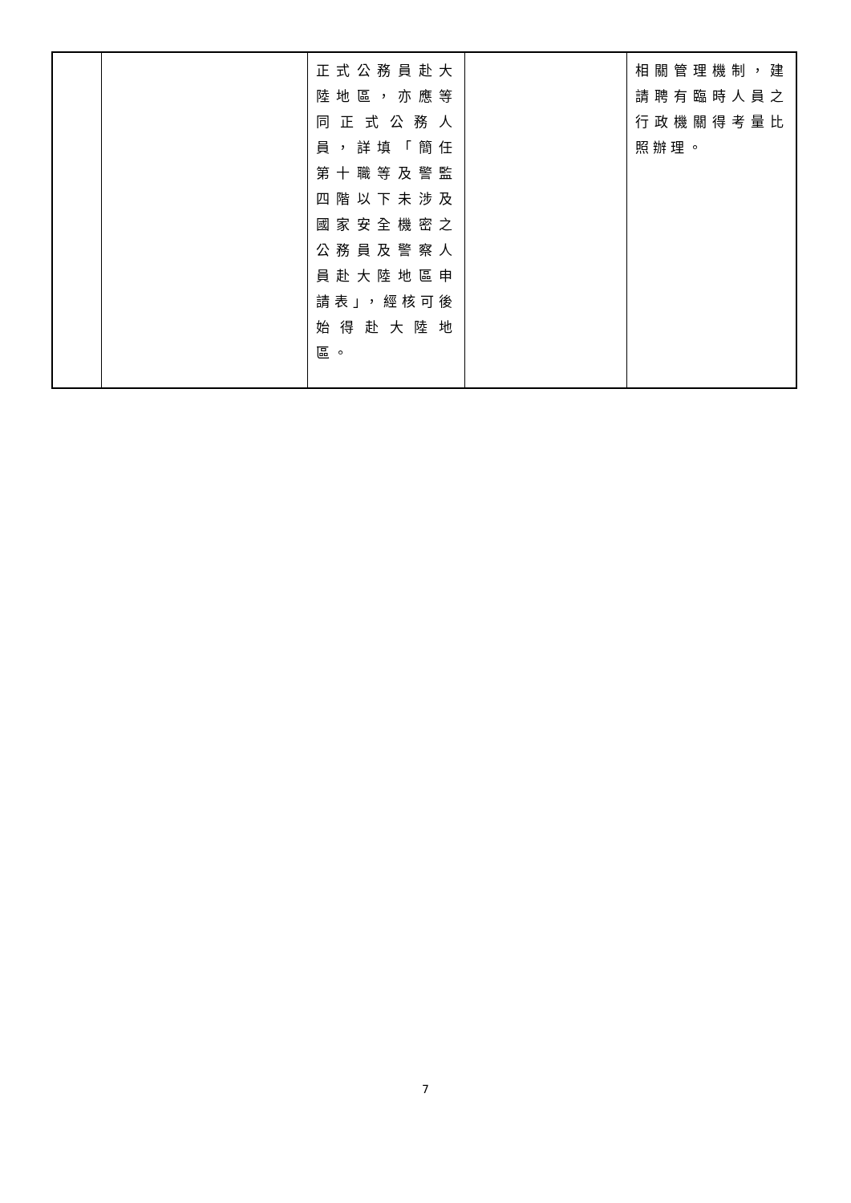| | | 正式公務員赴大陸地區，亦應等同正式公務人員，詳填「簡任第十職等及警監四階以下未涉及國家安全機密之公務員及警察人員赴大陸地區申請表」，經核可後始得赴大陸地區。 | | 相關管理機制，建請聘有臨時人員之行政機關得考量比照辦理。 |
7